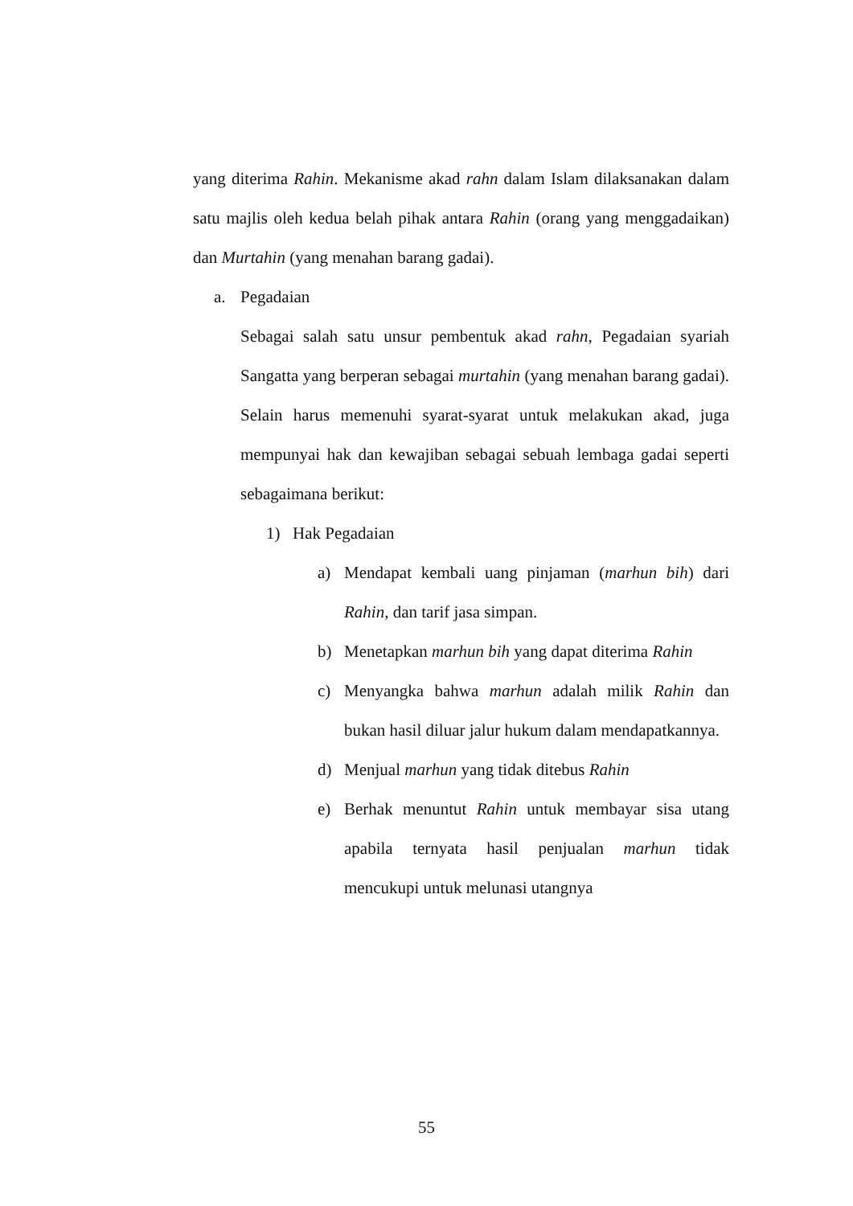yang diterima Rahin. Mekanisme akad rahn dalam Islam dilaksanakan dalam satu majlis oleh kedua belah pihak antara Rahin (orang yang menggadaikan) dan Murtahin (yang menahan barang gadai).
a. Pegadaian
Sebagai salah satu unsur pembentuk akad rahn, Pegadaian syariah Sangatta yang berperan sebagai murtahin (yang menahan barang gadai). Selain harus memenuhi syarat-syarat untuk melakukan akad, juga mempunyai hak dan kewajiban sebagai sebuah lembaga gadai seperti sebagaimana berikut:
1) Hak Pegadaian
a) Mendapat kembali uang pinjaman (marhun bih) dari Rahin, dan tarif jasa simpan.
b) Menetapkan marhun bih yang dapat diterima Rahin
c) Menyangka bahwa marhun adalah milik Rahin dan bukan hasil diluar jalur hukum dalam mendapatkannya.
d) Menjual marhun yang tidak ditebus Rahin
e) Berhak menuntut Rahin untuk membayar sisa utang apabila ternyata hasil penjualan marhun tidak mencukupi untuk melunasi utangnya
55